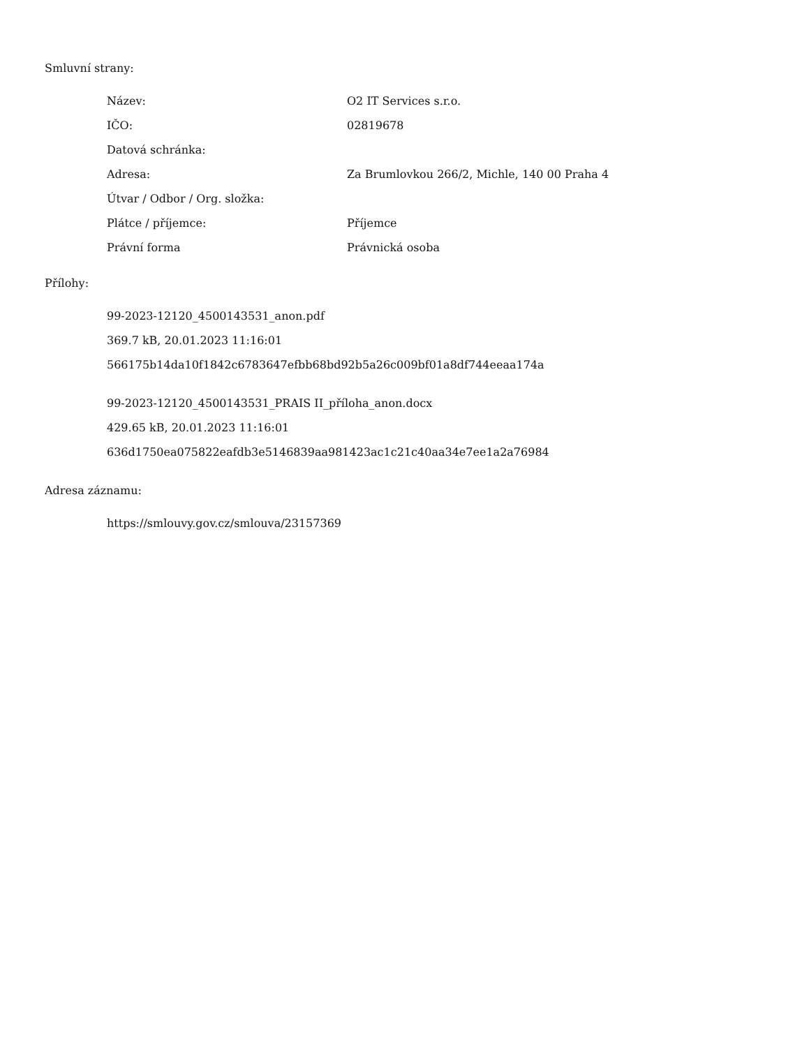Smluvní strany:
| Název: | O2 IT Services s.r.o. |
| IČO: | 02819678 |
| Datová schránka: | |
| Adresa: | Za Brumlovkou 266/2, Michle, 140 00 Praha 4 |
| Útvar / Odbor / Org. složka: | |
| Plátce / příjemce: | Příjemce |
| Právní forma | Právnická osoba |
Přílohy:
99-2023-12120_4500143531_anon.pdf
369.7 kB, 20.01.2023 11:16:01
566175b14da10f1842c6783647efbb68bd92b5a26c009bf01a8df744eeaa174a
99-2023-12120_4500143531_PRAIS II_příloha_anon.docx
429.65 kB, 20.01.2023 11:16:01
636d1750ea075822eafdb3e5146839aa981423ac1c21c40aa34e7ee1a2a76984
Adresa záznamu:
https://smlouvy.gov.cz/smlouva/23157369